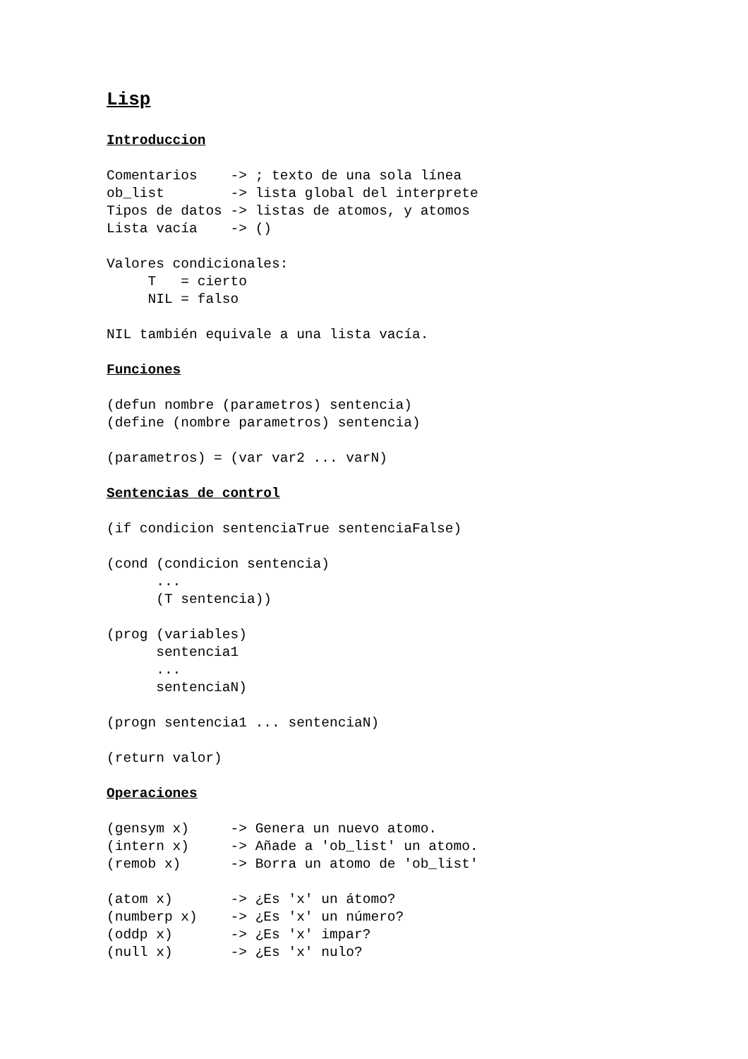Lisp
Introduccion
Comentarios    -> ; texto de una sola línea
ob_list        -> lista global del interprete
Tipos de datos -> listas de atomos, y atomos
Lista vacía    -> ()
Valores condicionales:
     T   = cierto
     NIL = falso
NIL también equivale a una lista vacía.
Funciones
(defun nombre (parametros) sentencia)
(define (nombre parametros) sentencia)
(parametros) = (var var2 ... varN)
Sentencias de control
(if condicion sentenciaTrue sentenciaFalse)
(cond (condicion sentencia)
      ...
      (T sentencia))
(prog (variables)
      sentencia1
      ...
      sentenciaN)
(progn sentencia1 ... sentenciaN)
(return valor)
Operaciones
(gensym x)     -> Genera un nuevo atomo.
(intern x)     -> Añade a 'ob_list' un atomo.
(remob x)      -> Borra un atomo de 'ob_list'
(atom x)       -> ¿Es 'x' un átomo?
(numberp x)    -> ¿Es 'x' un número?
(oddp x)       -> ¿Es 'x' impar?
(null x)       -> ¿Es 'x' nulo?